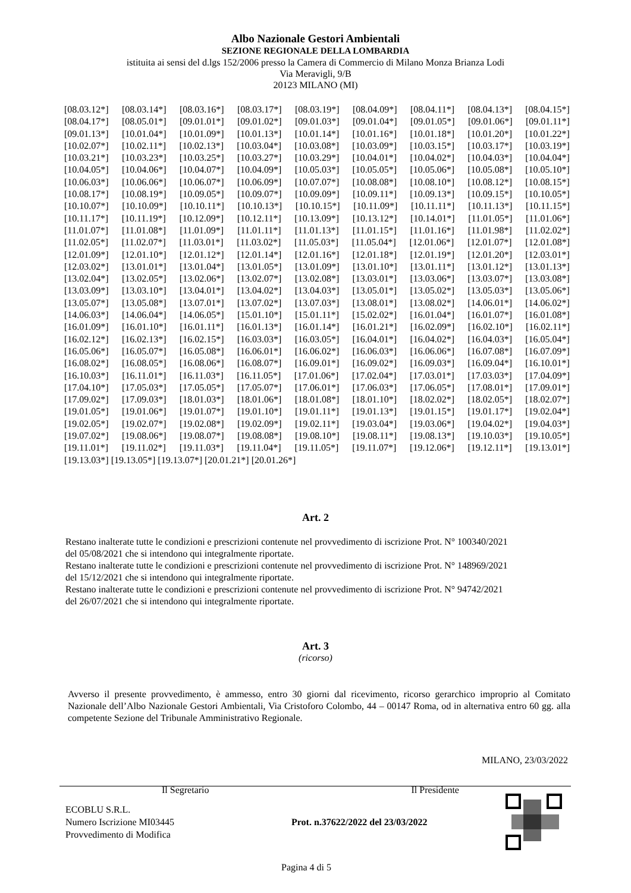Albo Nazionale Gestori Ambientali
SEZIONE REGIONALE DELLA LOMBARDIA
istituita ai sensi del d.lgs 152/2006 presso la Camera di Commercio di Milano Monza Brianza Lodi
Via Meravigli, 9/B
20123 MILANO (MI)
[08.03.12*] [08.03.14*] [08.03.16*] [08.03.17*] [08.03.19*] [08.04.09*] [08.04.11*] [08.04.13*] [08.04.15*]
[08.04.17*] [08.05.01*] [09.01.01*] [09.01.02*] [09.01.03*] [09.01.04*] [09.01.05*] [09.01.06*] [09.01.11*]
[09.01.13*] [10.01.04*] [10.01.09*] [10.01.13*] [10.01.14*] [10.01.16*] [10.01.18*] [10.01.20*] [10.01.22*]
[10.02.07*] [10.02.11*] [10.02.13*] [10.03.04*] [10.03.08*] [10.03.09*] [10.03.15*] [10.03.17*] [10.03.19*]
[10.03.21*] [10.03.23*] [10.03.25*] [10.03.27*] [10.03.29*] [10.04.01*] [10.04.02*] [10.04.03*] [10.04.04*]
[10.04.05*] [10.04.06*] [10.04.07*] [10.04.09*] [10.05.03*] [10.05.05*] [10.05.06*] [10.05.08*] [10.05.10*]
[10.06.03*] [10.06.06*] [10.06.07*] [10.06.09*] [10.07.07*] [10.08.08*] [10.08.10*] [10.08.12*] [10.08.15*]
[10.08.17*] [10.08.19*] [10.09.05*] [10.09.07*] [10.09.09*] [10.09.11*] [10.09.13*] [10.09.15*] [10.10.05*]
[10.10.07*] [10.10.09*] [10.10.11*] [10.10.13*] [10.10.15*] [10.11.09*] [10.11.11*] [10.11.13*] [10.11.15*]
[10.11.17*] [10.11.19*] [10.12.09*] [10.12.11*] [10.13.09*] [10.13.12*] [10.14.01*] [11.01.05*] [11.01.06*]
[11.01.07*] [11.01.08*] [11.01.09*] [11.01.11*] [11.01.13*] [11.01.15*] [11.01.16*] [11.01.98*] [11.02.02*]
[11.02.05*] [11.02.07*] [11.03.01*] [11.03.02*] [11.05.03*] [11.05.04*] [12.01.06*] [12.01.07*] [12.01.08*]
[12.01.09*] [12.01.10*] [12.01.12*] [12.01.14*] [12.01.16*] [12.01.18*] [12.01.19*] [12.01.20*] [12.03.01*]
[12.03.02*] [13.01.01*] [13.01.04*] [13.01.05*] [13.01.09*] [13.01.10*] [13.01.11*] [13.01.12*] [13.01.13*]
[13.02.04*] [13.02.05*] [13.02.06*] [13.02.07*] [13.02.08*] [13.03.01*] [13.03.06*] [13.03.07*] [13.03.08*]
[13.03.09*] [13.03.10*] [13.04.01*] [13.04.02*] [13.04.03*] [13.05.01*] [13.05.02*] [13.05.03*] [13.05.06*]
[13.05.07*] [13.05.08*] [13.07.01*] [13.07.02*] [13.07.03*] [13.08.01*] [13.08.02*] [14.06.01*] [14.06.02*]
[14.06.03*] [14.06.04*] [14.06.05*] [15.01.10*] [15.01.11*] [15.02.02*] [16.01.04*] [16.01.07*] [16.01.08*]
[16.01.09*] [16.01.10*] [16.01.11*] [16.01.13*] [16.01.14*] [16.01.21*] [16.02.09*] [16.02.10*] [16.02.11*]
[16.02.12*] [16.02.13*] [16.02.15*] [16.03.03*] [16.03.05*] [16.04.01*] [16.04.02*] [16.04.03*] [16.05.04*]
[16.05.06*] [16.05.07*] [16.05.08*] [16.06.01*] [16.06.02*] [16.06.03*] [16.06.06*] [16.07.08*] [16.07.09*]
[16.08.02*] [16.08.05*] [16.08.06*] [16.08.07*] [16.09.01*] [16.09.02*] [16.09.03*] [16.09.04*] [16.10.01*]
[16.10.03*] [16.11.01*] [16.11.03*] [16.11.05*] [17.01.06*] [17.02.04*] [17.03.01*] [17.03.03*] [17.04.09*]
[17.04.10*] [17.05.03*] [17.05.05*] [17.05.07*] [17.06.01*] [17.06.03*] [17.06.05*] [17.08.01*] [17.09.01*]
[17.09.02*] [17.09.03*] [18.01.03*] [18.01.06*] [18.01.08*] [18.01.10*] [18.02.02*] [18.02.05*] [18.02.07*]
[19.01.05*] [19.01.06*] [19.01.07*] [19.01.10*] [19.01.11*] [19.01.13*] [19.01.15*] [19.01.17*] [19.02.04*]
[19.02.05*] [19.02.07*] [19.02.08*] [19.02.09*] [19.02.11*] [19.03.04*] [19.03.06*] [19.04.02*] [19.04.03*]
[19.07.02*] [19.08.06*] [19.08.07*] [19.08.08*] [19.08.10*] [19.08.11*] [19.08.13*] [19.10.03*] [19.10.05*]
[19.11.01*] [19.11.02*] [19.11.03*] [19.11.04*] [19.11.05*] [19.11.07*] [19.12.06*] [19.12.11*] [19.13.01*]
[19.13.03*] [19.13.05*] [19.13.07*] [20.01.21*] [20.01.26*]
Art. 2
Restano inalterate tutte le condizioni e prescrizioni contenute nel provvedimento di iscrizione Prot. N° 100340/2021
del 05/08/2021 che si intendono qui integralmente riportate.
Restano inalterate tutte le condizioni e prescrizioni contenute nel provvedimento di iscrizione Prot. N° 148969/2021
del 15/12/2021 che si intendono qui integralmente riportate.
Restano inalterate tutte le condizioni e prescrizioni contenute nel provvedimento di iscrizione Prot. N° 94742/2021
del 26/07/2021 che si intendono qui integralmente riportate.
Art. 3
(ricorso)
Avverso il presente provvedimento, è ammesso, entro 30 giorni dal ricevimento, ricorso gerarchico improprio al Comitato Nazionale dell’Albo Nazionale Gestori Ambientali, Via Cristoforo Colombo, 44 – 00147 Roma, od in alternativa entro 60 gg. alla competente Sezione del Tribunale Amministrativo Regionale.
MILANO, 23/03/2022
Il Segretario Il Presidente
ECOBLU S.R.L.
Numero Iscrizione MI03445
Provvedimento di Modifica
Prot. n.37622/2022 del 23/03/2022
Pagina 4 di 5